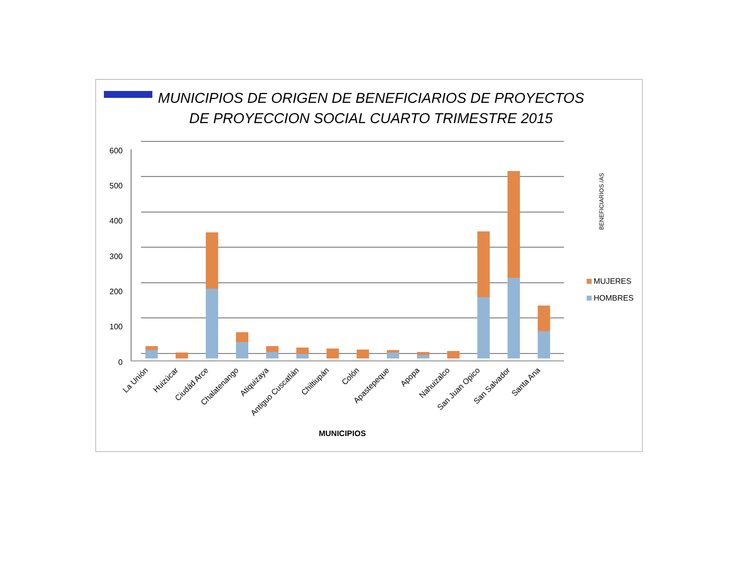MUNICIPIOS DE ORIGEN DE BENEFICIARIOS DE PROYECTOS DE PROYECCION SOCIAL CUARTO TRIMESTRE 2015
600
500
400
300
200
100
0
La Unión
Huizúcar
Ciudád Arce
Chalatenango
Atiquizaya
Antiguo Cuscatlán
Chiltiupán
Colón
Apastepeque
Apopa
Nahuizalco
San Juan Opico
San Salvador
Santa Ana
MUNICIPIOS
BENEFICIARIOS /AS
MUJERES
HOMBRES